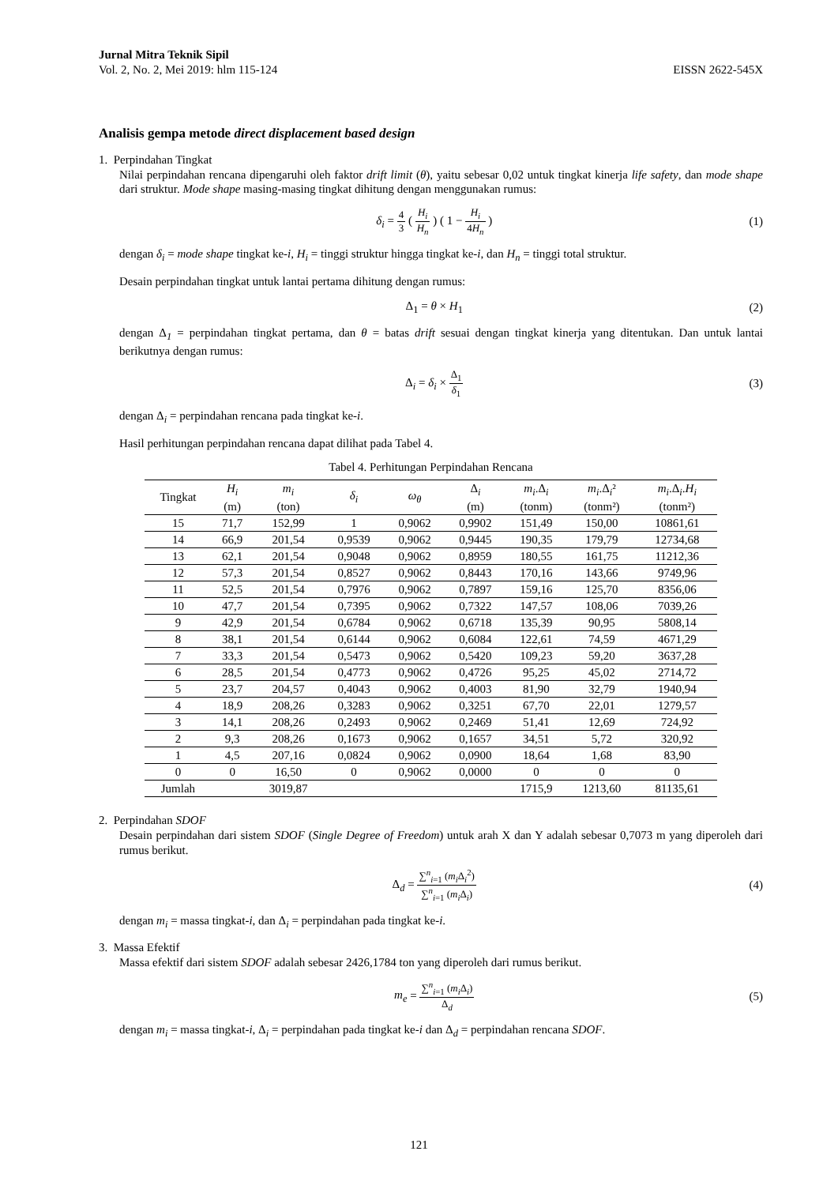Jurnal Mitra Teknik Sipil
Vol. 2, No. 2, Mei 2019: hlm 115-124
EISSN 2622-545X
Analisis gempa metode direct displacement based design
1. Perpindahan Tingkat
Nilai perpindahan rencana dipengaruhi oleh faktor drift limit (θ), yaitu sebesar 0,02 untuk tingkat kinerja life safety, dan mode shape dari struktur. Mode shape masing-masing tingkat dihitung dengan menggunakan rumus:
δ<sub>i</sub> = 4 3 ( H<sub>i</sub> H<sub>n</sub> ) ( 1 − H<sub>i</sub> 4H<sub>n</sub> )
(1)
dengan δ<sub>i</sub> = mode shape tingkat ke-i, H<sub>i</sub> = tinggi struktur hingga tingkat ke-i, dan H<sub>n</sub> = tinggi total struktur.
Desain perpindahan tingkat untuk lantai pertama dihitung dengan rumus:
Δ<sub>1</sub> = θ × H<sub>1</sub> (2)
dengan Δ<sub>1</sub> = perpindahan tingkat pertama, dan θ = batas drift sesuai dengan tingkat kinerja yang ditentukan. Dan untuk lantai berikutnya dengan rumus:
Δ<sub>i</sub> = δ<sub>i</sub> × Δ<sub>1</sub> δ<sub>1</sub>
(3)
dengan Δ<sub>i</sub> = perpindahan rencana pada tingkat ke-i.
Hasil perhitungan perpindahan rencana dapat dilihat pada Tabel 4.
Tabel 4. Perhitungan Perpindahan Rencana
| Tingkat | H<sub>i</sub> (m) | m<sub>i</sub> (ton) | δ<sub>i</sub> | ω<sub>θ</sub> | Δ<sub>i</sub> (m) | m<sub>i</sub> .Δ<sub>i</sub> (tonm) | m<sub>i</sub> .Δ<sub>i</sub>² (tonm²) | m<sub>i</sub> .Δ<sub>i</sub>. H<sub>i</sub> (tonm²) |
| --- | --- | --- | --- | --- | --- | --- | --- | --- |
| 15 | 71,7 | 152,99 | 1 | 0,9062 | 0,9902 | 151,49 | 150,00 | 10861,61 |
| 14 | 66,9 | 201,54 | 0,9539 | 0,9062 | 0,9445 | 190,35 | 179,79 | 12734,68 |
| 13 | 62,1 | 201,54 | 0,9048 | 0,9062 | 0,8959 | 180,55 | 161,75 | 11212,36 |
| 12 | 57,3 | 201,54 | 0,8527 | 0,9062 | 0,8443 | 170,16 | 143,66 | 9749,96 |
| 11 | 52,5 | 201,54 | 0,7976 | 0,9062 | 0,7897 | 159,16 | 125,70 | 8356,06 |
| 10 | 47,7 | 201,54 | 0,7395 | 0,9062 | 0,7322 | 147,57 | 108,06 | 7039,26 |
| 9 | 42,9 | 201,54 | 0,6784 | 0,9062 | 0,6718 | 135,39 | 90,95 | 5808,14 |
| 8 | 38,1 | 201,54 | 0,6144 | 0,9062 | 0,6084 | 122,61 | 74,59 | 4671,29 |
| 7 | 33,3 | 201,54 | 0,5473 | 0,9062 | 0,5420 | 109,23 | 59,20 | 3637,28 |
| 6 | 28,5 | 201,54 | 0,4773 | 0,9062 | 0,4726 | 95,25 | 45,02 | 2714,72 |
| 5 | 23,7 | 204,57 | 0,4043 | 0,9062 | 0,4003 | 81,90 | 32,79 | 1940,94 |
| 4 | 18,9 | 208,26 | 0,3283 | 0,9062 | 0,3251 | 67,70 | 22,01 | 1279,57 |
| 3 | 14,1 | 208,26 | 0,2493 | 0,9062 | 0,2469 | 51,41 | 12,69 | 724,92 |
| 2 | 9,3 | 208,26 | 0,1673 | 0,9062 | 0,1657 | 34,51 | 5,72 | 320,92 |
| 1 | 4,5 | 207,16 | 0,0824 | 0,9062 | 0,0900 | 18,64 | 1,68 | 83,90 |
| 0 | 0 | 16,50 | 0 | 0,9062 | 0,0000 | 0 | 0 | 0 |
| Jumlah | | 3019,87 | | | | 1715,9 | 1213,60 | 81135,61 |
2. Perpindahan SDOF
Desain perpindahan dari sistem SDOF (Single Degree of Freedom) untuk arah X dan Y adalah sebesar 0,7073 m yang diperoleh dari rumus berikut.
Δ<sub>d</sub> = ∑<sup>n</sup><sub>i=1</sub> (m<sub>i</sub> Δ<sub>i</sub><sup>2</sup>) ∑<sup>n</sup><sub>i=1</sub> (m<sub>i</sub> Δ<sub>i</sub>)
(4)
dengan m<sub>i</sub> = massa tingkat-i, dan Δ<sub>i</sub> = perpindahan pada tingkat ke-i.
3. Massa Efektif
Massa efektif dari sistem SDOF adalah sebesar 2426,1784 ton yang diperoleh dari rumus berikut.
m<sub>e</sub> = ∑<sup>n</sup><sub>i=1</sub> (m<sub>i</sub> Δ<sub>i</sub>) Δ<sub>d</sub>
(5)
dengan m<sub>i</sub> = massa tingkat-i, Δ<sub>i</sub> = perpindahan pada tingkat ke-i dan Δ<sub>d</sub> = perpindahan rencana SDOF.
121